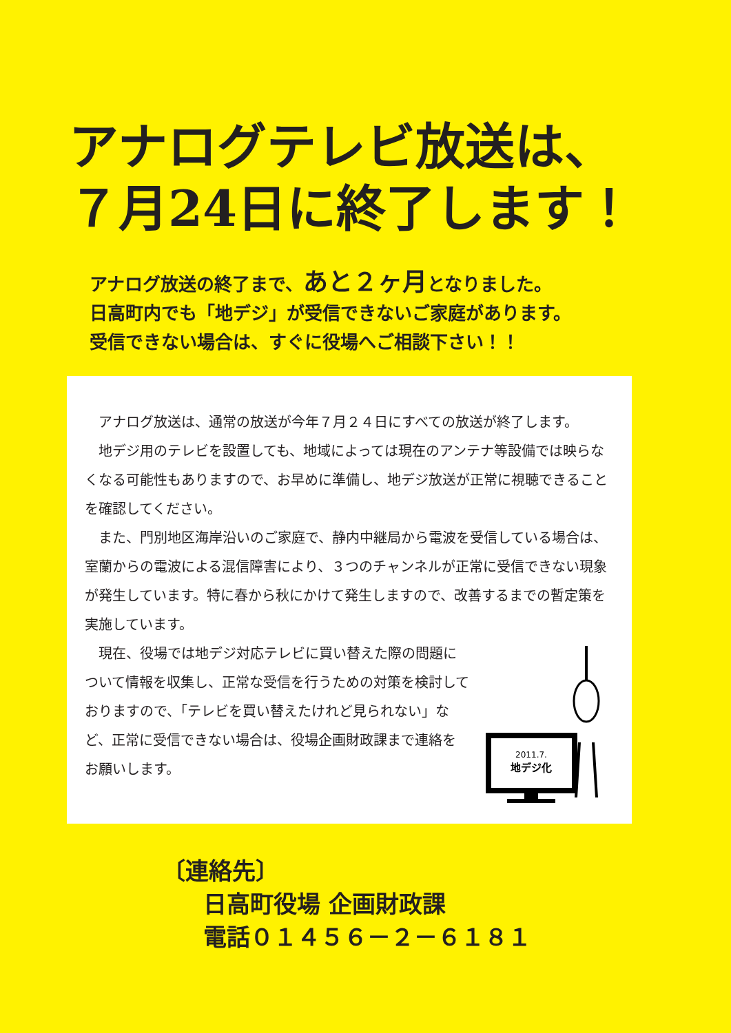アナログテレビ放送は、
７月24日に終了します！
アナログ放送の終了まで、あと２ヶ月となりました。
日高町内でも「地デジ」が受信できないご家庭があります。
受信できない場合は、すぐに役場へご相談下さい！！
アナログ放送は、通常の放送が今年７月２４日にすべての放送が終了します。
地デジ用のテレビを設置しても、地域によっては現在のアンテナ等設備では映らなくなる可能性もありますので、お早めに準備し、地デジ放送が正常に視聴できることを確認してください。
また、門別地区海岸沿いのご家庭で、静内中継局から電波を受信している場合は、室蘭からの電波による混信障害により、３つのチャンネルが正常に受信できない現象が発生しています。特に春から秋にかけて発生しますので、改善するまでの暫定策を実施しています。
2011.7.
地デジ化
現在、役場では地デジ対応テレビに買い替えた際の問題について情報を収集し、正常な受信を行うための対策を検討しておりますので、「テレビを買い替えたけれど見られない」など、正常に受信できない場合は、役場企画財政課まで連絡をお願いします。
〔連絡先〕
日高町役場 企画財政課
電話０１４５６－２－６１８１